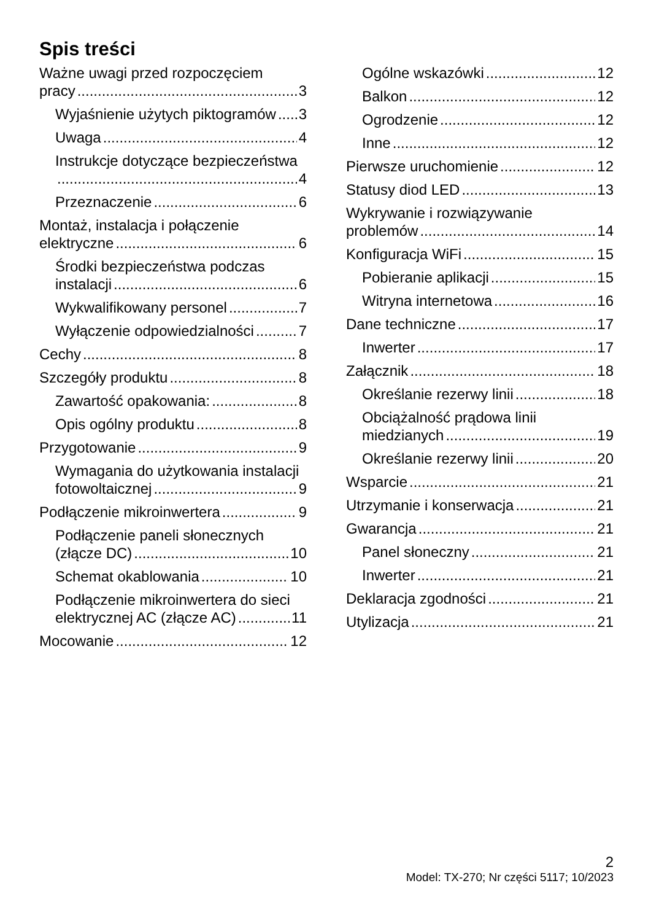Spis treści
Ważne uwagi przed rozpoczęciem
pracy 3
Wyjaśnienie użytych piktogramów 3
Uwaga 4
Instrukcje dotyczące bezpieczeństwa
4
Przeznaczenie 6
Montaż, instalacja i połączenie
elektryczne 6
Środki bezpieczeństwa podczas
instalacji 6
Wykwalifikowany personel 7
Wyłączenie odpowiedzialności 7
Cechy 8
Szczegóły produktu 8
Zawartość opakowania: 8
Opis ogólny produktu 8
Przygotowanie 9
Wymagania do użytkowania instalacji
fotowoltaicznej 9
Podłączenie mikroinwertera 9
Podłączenie paneli słonecznych
(złącze DC) 10
Schemat okablowania 10
Podłączenie mikroinwertera do sieci
elektrycznej AC (złącze AC) 11
Mocowanie 12
Ogólne wskazówki 12
Balkon 12
Ogrodzenie 12
Inne 12
Pierwsze uruchomienie 12
Statusy diod LED 13
Wykrywanie i rozwiązywanie
problemów 14
Konfiguracja WiFi 15
Pobieranie aplikacji 15
Witryna internetowa 16
Dane techniczne 17
Inwerter 17
Załącznik 18
Określanie rezerwy linii 18
Obciążalność prądowa linii
miedzianych 19
Określanie rezerwy linii 20
Wsparcie 21
Utrzymanie i konserwacja 21
Gwarancja 21
Panel słoneczny 21
Inwerter 21
Deklaracja zgodności 21
Utylizacja 21
2
Model: TX-270; Nr części 5117; 10/2023